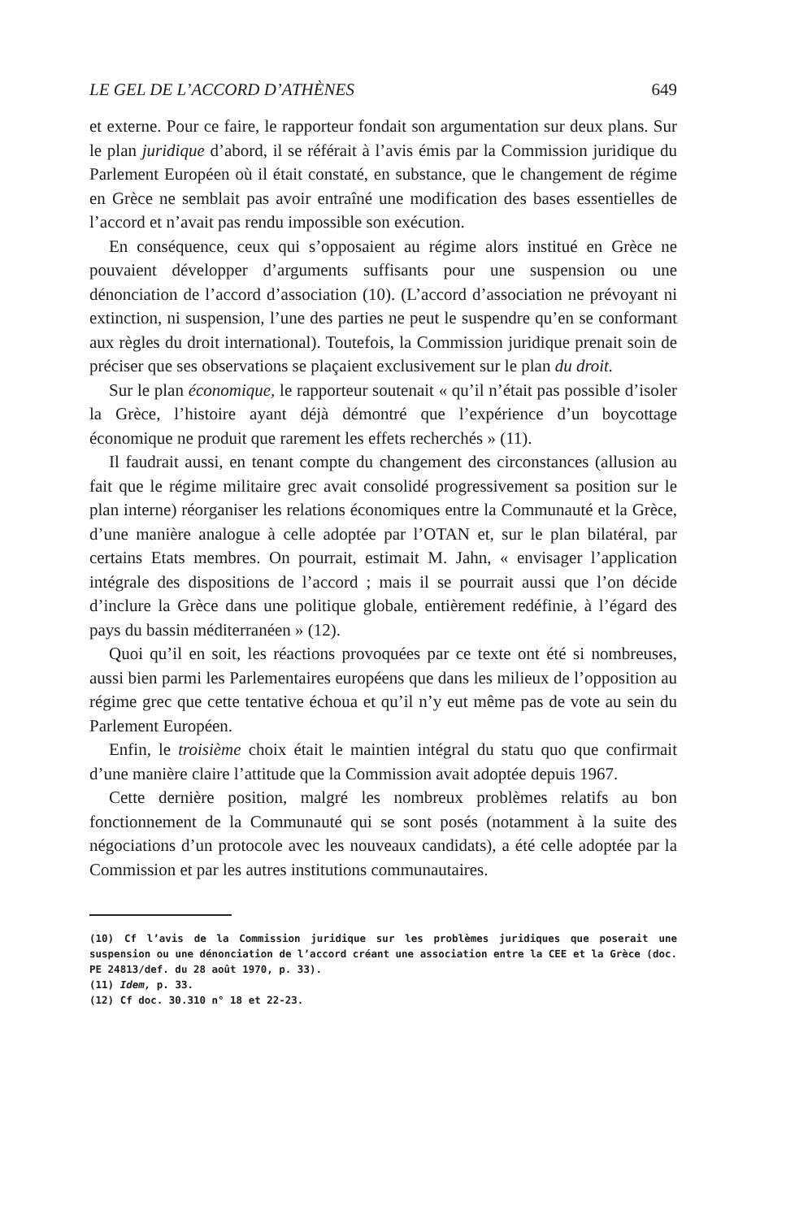LE GEL DE L’ACCORD D’ATHÈNES 649
et externe. Pour ce faire, le rapporteur fondait son argumentation sur deux plans. Sur le plan juridique d’abord, il se référait à l’avis émis par la Commission juridique du Parlement Européen où il était constaté, en substance, que le changement de régime en Grèce ne semblait pas avoir entraîné une modification des bases essentielles de l’accord et n’avait pas rendu impossible son exécution.
En conséquence, ceux qui s’opposaient au régime alors institué en Grèce ne pouvaient développer d’arguments suffisants pour une suspension ou une dénonciation de l’accord d’association (10). (L’accord d’association ne prévoyant ni extinction, ni suspension, l’une des parties ne peut le suspendre qu’en se conformant aux règles du droit international). Toutefois, la Commission juridique prenait soin de préciser que ses observations se plaçaient exclusivement sur le plan du droit.
Sur le plan économique, le rapporteur soutenait « qu’il n’était pas possible d’isoler la Grèce, l’histoire ayant déjà démontré que l’expérience d’un boycottage économique ne produit que rarement les effets recherchés » (11).
Il faudrait aussi, en tenant compte du changement des circonstances (allusion au fait que le régime militaire grec avait consolidé progressivement sa position sur le plan interne) réorganiser les relations économiques entre la Communauté et la Grèce, d’une manière analogue à celle adoptée par l’OTAN et, sur le plan bilatéral, par certains Etats membres. On pourrait, estimait M. Jahn, « envisager l’application intégrale des dispositions de l’accord ; mais il se pourrait aussi que l’on décide d’inclure la Grèce dans une politique globale, entièrement redéfinie, à l’égard des pays du bassin méditerranéen » (12).
Quoi qu’il en soit, les réactions provoquées par ce texte ont été si nombreuses, aussi bien parmi les Parlementaires européens que dans les milieux de l’opposition au régime grec que cette tentative échoua et qu’il n’y eut même pas de vote au sein du Parlement Européen.
Enfin, le troisième choix était le maintien intégral du statu quo que confirmait d’une manière claire l’attitude que la Commission avait adoptée depuis 1967.
Cette dernière position, malgré les nombreux problèmes relatifs au bon fonctionnement de la Communauté qui se sont posés (notamment à la suite des négociations d’un protocole avec les nouveaux candidats), a été celle adoptée par la Commission et par les autres institutions communautaires.
(10) Cf l’avis de la Commission juridique sur les problèmes juridiques que poserait une suspension ou une dénonciation de l’accord créant une association entre la CEE et la Grèce (doc. PE 24813/def. du 28 août 1970, p. 33).
(11) Idem, p. 33.
(12) Cf doc. 30.310 n° 18 et 22-23.